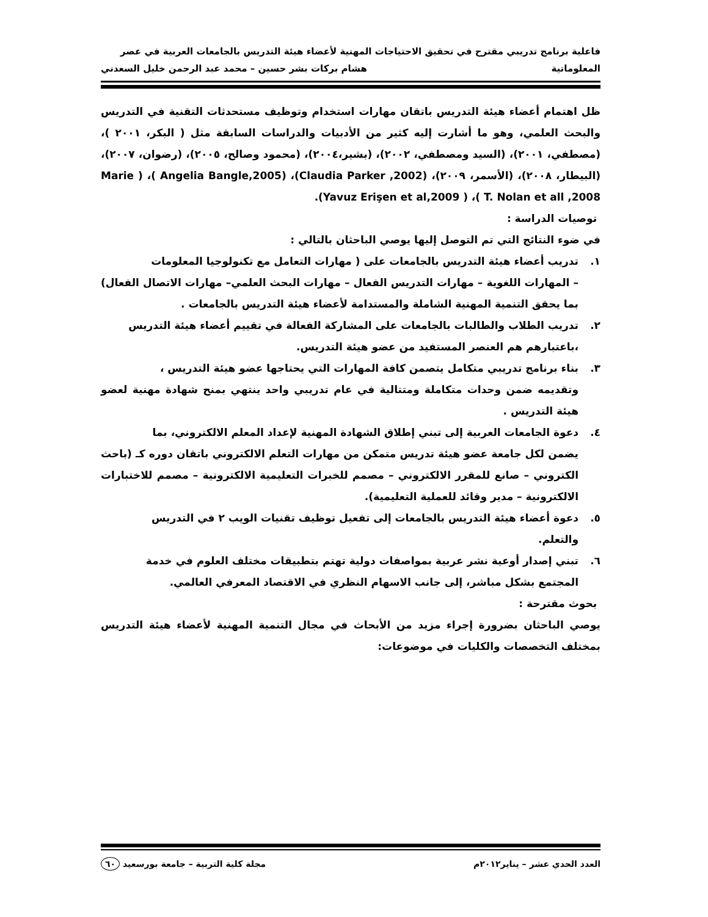فاعلية برنامج تدريبي مقترح في تحقيق الاحتياجات المهنية لأعضاء هيئة التدريس بالجامعات العربية في عصر
المعلوماتية هشام بركات بشر حسين – محمد عبد الرحمن خليل السعدني
ظل اهتمام أعضاء هيئة التدريس باتقان مهارات استخدام وتوظيف مستحدثات التقنية في التدريس والبحث العلمي، وهو ما أشارت إليه كثير من الأدبيات والدراسات السابقة مثل ( البكر، ٢٠٠١ )، (مصطفي، ٢٠٠١)، (السيد ومصطفي، ٢٠٠٢)، (بشير،٢٠٠٤)، (محمود وصالح، ٢٠٠٥)، (رضوان، ٢٠٠٧)، (البيطار، ٢٠٠٨)، (الأسمر، ٢٠٠٩)، (Claudia Parker ,2002)، (Angelia Bangle,2005 )، ( Marie T. Nolan et all ,2008 )، ( Yavuz Erişen et al,2009).
توصيات الدراسة :
في ضوء النتائج التي تم التوصل إليها يوصي الباحثان بالتالي :
١. تدريب أعضاء هيئة التدريس بالجامعات على ( مهارات التعامل مع تكنولوجيا المعلومات
– المهارات اللغوية – مهارات التدريس الفعال – مهارات البحث العلمي– مهارات الاتصال الفعال) بما يحقق التنمية المهنية الشاملة والمستدامة لأعضاء هيئة التدريس بالجامعات .
٢. تدريب الطلاب والطالبات بالجامعات على المشاركة الفعالة في تقييم أعضاء هيئة التدريس
،باعتبارهم هم العنصر المستفيد من عضو هيئة التدريس.
٣. بناء برنامج تدريبي متكامل يتصمن كافة المهارات التي يحتاجها عضو هيئة التدريس ،
وتقديمه ضمن وحدات متكاملة ومتتالية في عام تدريبي واحد ينتهي بمنح شهادة مهنية لعضو هيئة التدريس .
٤. دعوة الجامعات العربية إلى تبني إطلاق الشهادة المهنية لإعداد المعلم الالكتروني، بما
يضمن لكل جامعة عضو هيئة تدريس متمكن من مهارات التعلم الالكتروني باتقان دوره كـ (باحث الكتروني – صانع للمقرر الالكتروني – مصمم للخبرات التعليمية الالكترونية – مصمم للاختبارات الالكترونية – مدير وقائد للعملية التعليمية).
٥. دعوة أعضاء هيئة التدريس بالجامعات إلى تفعيل توظيف تقنيات الويب ٢ في التدريس
والتعلم.
٦. تبني إصدار أوعية نشر عربية بمواصفات دولية تهتم بتطبيقات مختلف العلوم في خدمة
المجتمع بشكل مباشر، إلى جانب الاسهام النظري في الاقتصاد المعرفي العالمي.
بحوث مقترحة :
يوصي الباحثان بضرورة إجراء مزيد من الأبحاث في مجال التنمية المهنية لأعضاء هيئة التدريس بمختلف التخصصات والكليات في موضوعات:
العدد الحدي عشر – يناير٢٠١٢م مجلة كلية التربية – جامعة بورسعيد ٦٠